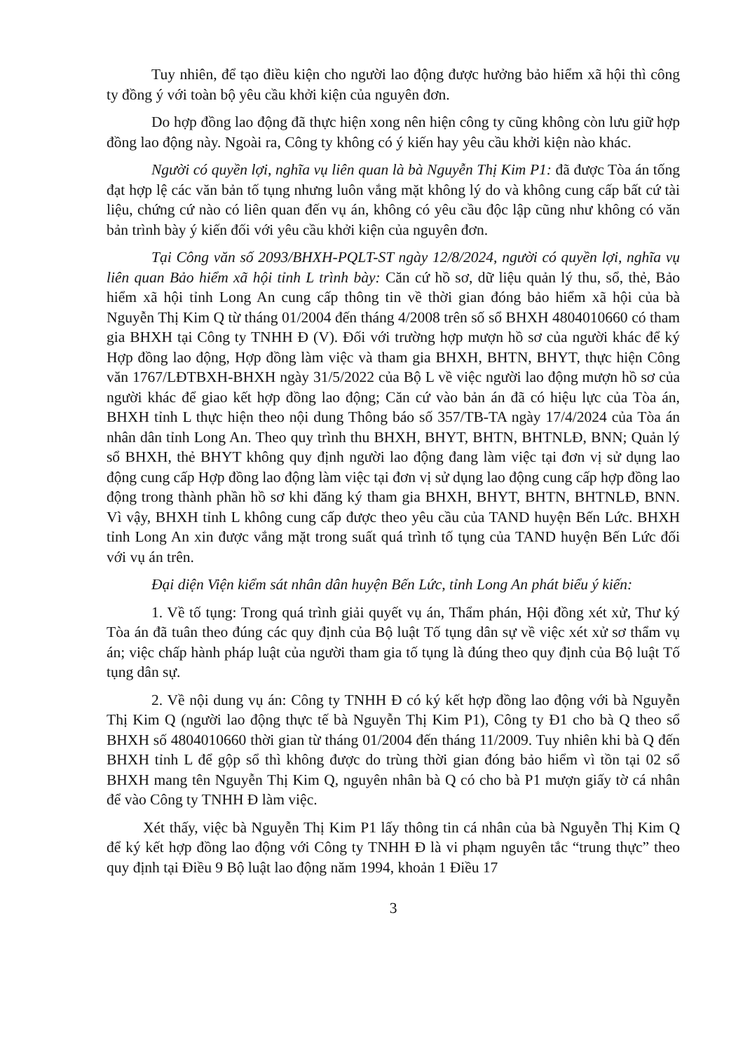Tuy nhiên, để tạo điều kiện cho người lao động được hưởng bảo hiểm xã hội thì công ty đồng ý với toàn bộ yêu cầu khởi kiện của nguyên đơn.
Do hợp đồng lao động đã thực hiện xong nên hiện công ty cũng không còn lưu giữ hợp đồng lao động này. Ngoài ra, Công ty không có ý kiến hay yêu cầu khởi kiện nào khác.
Người có quyền lợi, nghĩa vụ liên quan là bà Nguyễn Thị Kim P1: đã được Tòa án tống đạt hợp lệ các văn bản tố tụng nhưng luôn vắng mặt không lý do và không cung cấp bất cứ tài liệu, chứng cứ nào có liên quan đến vụ án, không có yêu cầu độc lập cũng như không có văn bản trình bày ý kiến đối với yêu cầu khởi kiện của nguyên đơn.
Tại Công văn số 2093/BHXH-PQLT-ST ngày 12/8/2024, người có quyền lợi, nghĩa vụ liên quan Bảo hiểm xã hội tỉnh L trình bày: Căn cứ hồ sơ, dữ liệu quản lý thu, sổ, thẻ, Bảo hiểm xã hội tỉnh Long An cung cấp thông tin về thời gian đóng bảo hiểm xã hội của bà Nguyễn Thị Kim Q từ tháng 01/2004 đến tháng 4/2008 trên số sổ BHXH 4804010660 có tham gia BHXH tại Công ty TNHH Đ (V). Đối với trường hợp mượn hồ sơ của người khác để ký Hợp đồng lao động, Hợp đồng làm việc và tham gia BHXH, BHTN, BHYT, thực hiện Công văn 1767/LĐTBXH-BHXH ngày 31/5/2022 của Bộ L về việc người lao động mượn hồ sơ của người khác để giao kết hợp đồng lao động; Căn cứ vào bản án đã có hiệu lực của Tòa án, BHXH tỉnh L thực hiện theo nội dung Thông báo số 357/TB-TA ngày 17/4/2024 của Tòa án nhân dân tỉnh Long An. Theo quy trình thu BHXH, BHYT, BHTN, BHTNLĐ, BNN; Quản lý sổ BHXH, thẻ BHYT không quy định người lao động đang làm việc tại đơn vị sử dụng lao động cung cấp Hợp đồng lao động làm việc tại đơn vị sử dụng lao động cung cấp hợp đồng lao động trong thành phần hồ sơ khi đăng ký tham gia BHXH, BHYT, BHTN, BHTNLĐ, BNN. Vì vậy, BHXH tỉnh L không cung cấp được theo yêu cầu của TAND huyện Bến Lức. BHXH tỉnh Long An xin được vắng mặt trong suất quá trình tố tụng của TAND huyện Bến Lức đối với vụ án trên.
Đại diện Viện kiểm sát nhân dân huyện Bến Lức, tỉnh Long An phát biểu ý kiến:
1. Về tố tụng: Trong quá trình giải quyết vụ án, Thẩm phán, Hội đồng xét xử, Thư ký Tòa án đã tuân theo đúng các quy định của Bộ luật Tố tụng dân sự về việc xét xử sơ thẩm vụ án; việc chấp hành pháp luật của người tham gia tố tụng là đúng theo quy định của Bộ luật Tố tụng dân sự.
2. Về nội dung vụ án: Công ty TNHH Đ có ký kết hợp đồng lao động với bà Nguyễn Thị Kim Q (người lao động thực tế bà Nguyễn Thị Kim P1), Công ty Đ1 cho bà Q theo sổ BHXH số 4804010660 thời gian từ tháng 01/2004 đến tháng 11/2009. Tuy nhiên khi bà Q đến BHXH tỉnh L để gộp sổ thì không được do trùng thời gian đóng bảo hiểm vì tồn tại 02 sổ BHXH mang tên Nguyễn Thị Kim Q, nguyên nhân bà Q có cho bà P1 mượn giấy tờ cá nhân để vào Công ty TNHH Đ làm việc.
Xét thấy, việc bà Nguyễn Thị Kim P1 lấy thông tin cá nhân của bà Nguyễn Thị Kim Q để ký kết hợp đồng lao động với Công ty TNHH Đ là vi phạm nguyên tắc “trung thực” theo quy định tại Điều 9 Bộ luật lao động năm 1994, khoản 1 Điều 17
3